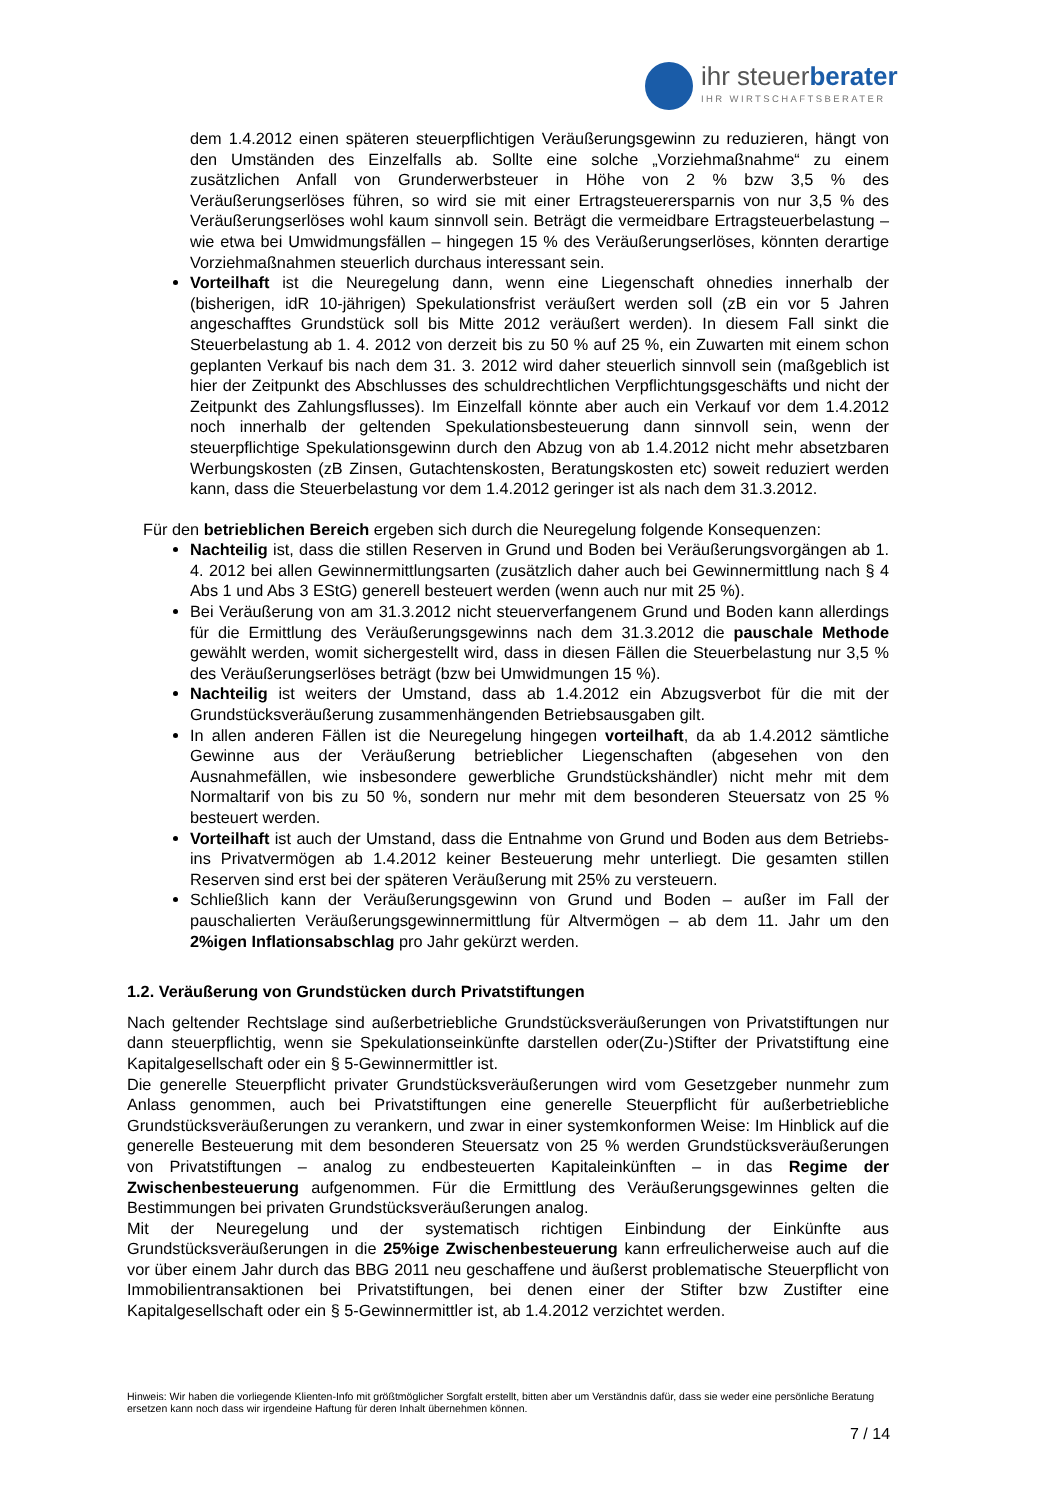ihr steuerberater
IHR WIRTSCHAFTSBERATER
dem 1.4.2012 einen späteren steuerpflichtigen Veräußerungsgewinn zu reduzieren, hängt von den Umständen des Einzelfalls ab. Sollte eine solche „Vorziehmaßnahme“ zu einem zusätzlichen Anfall von Grunderwerbsteuer in Höhe von 2 % bzw 3,5 % des Veräußerungserlöses führen, so wird sie mit einer Ertragsteuerersparnis von nur 3,5 % des Veräußerungserlöses wohl kaum sinnvoll sein. Beträgt die vermeidbare Ertragsteuerbelastung – wie etwa bei Umwidmungsfällen – hingegen 15 % des Veräußerungserlöses, könnten derartige Vorziehmaßnahmen steuerlich durchaus interessant sein.
Vorteilhaft ist die Neuregelung dann, wenn eine Liegenschaft ohnedies innerhalb der (bisherigen, idR 10-jährigen) Spekulationsfrist veräußert werden soll (zB ein vor 5 Jahren angeschafftes Grundstück soll bis Mitte 2012 veräußert werden). In diesem Fall sinkt die Steuerbelastung ab 1. 4. 2012 von derzeit bis zu 50 % auf 25 %, ein Zuwarten mit einem schon geplanten Verkauf bis nach dem 31. 3. 2012 wird daher steuerlich sinnvoll sein (maßgeblich ist hier der Zeitpunkt des Abschlusses des schuldrechtlichen Verpflichtungsgeschäfts und nicht der Zeitpunkt des Zahlungsflusses). Im Einzelfall könnte aber auch ein Verkauf vor dem 1.4.2012 noch innerhalb der geltenden Spekulationsbesteuerung dann sinnvoll sein, wenn der steuerpflichtige Spekulationsgewinn durch den Abzug von ab 1.4.2012 nicht mehr absetzbaren Werbungskosten (zB Zinsen, Gutachtenskosten, Beratungskosten etc) soweit reduziert werden kann, dass die Steuerbelastung vor dem 1.4.2012 geringer ist als nach dem 31.3.2012.
Für den betrieblichen Bereich ergeben sich durch die Neuregelung folgende Konsequenzen:
Nachteilig ist, dass die stillen Reserven in Grund und Boden bei Veräußerungsvorgängen ab 1. 4. 2012 bei allen Gewinnermittlungsarten (zusätzlich daher auch bei Gewinnermittlung nach § 4 Abs 1 und Abs 3 EStG) generell besteuert werden (wenn auch nur mit 25 %).
Bei Veräußerung von am 31.3.2012 nicht steuerverfangenem Grund und Boden kann allerdings für die Ermittlung des Veräußerungsgewinns nach dem 31.3.2012 die pauschale Methode gewählt werden, womit sichergestellt wird, dass in diesen Fällen die Steuerbelastung nur 3,5 % des Veräußerungserlöses beträgt (bzw bei Umwidmungen 15 %).
Nachteilig ist weiters der Umstand, dass ab 1.4.2012 ein Abzugsverbot für die mit der Grundstücksveräußerung zusammenhängenden Betriebsausgaben gilt.
In allen anderen Fällen ist die Neuregelung hingegen vorteilhaft, da ab 1.4.2012 sämtliche Gewinne aus der Veräußerung betrieblicher Liegenschaften (abgesehen von den Ausnahmefällen, wie insbesondere gewerbliche Grundstückshändler) nicht mehr mit dem Normaltarif von bis zu 50 %, sondern nur mehr mit dem besonderen Steuersatz von 25 % besteuert werden.
Vorteilhaft ist auch der Umstand, dass die Entnahme von Grund und Boden aus dem Betriebs- ins Privatvermögen ab 1.4.2012 keiner Besteuerung mehr unterliegt. Die gesamten stillen Reserven sind erst bei der späteren Veräußerung mit 25% zu versteuern.
Schließlich kann der Veräußerungsgewinn von Grund und Boden – außer im Fall der pauschalierten Veräußerungsgewinnermittlung für Altvermögen – ab dem 11. Jahr um den 2%igen Inflationsabschlag pro Jahr gekürzt werden.
1.2. Veräußerung von Grundstücken durch Privatstiftungen
Nach geltender Rechtslage sind außerbetriebliche Grundstücksveräußerungen von Privatstiftungen nur dann steuerpflichtig, wenn sie Spekulationseinkünfte darstellen oder(Zu-)Stifter der Privatstiftung eine Kapitalgesellschaft oder ein § 5-Gewinnermittler ist.
Die generelle Steuerpflicht privater Grundstücksveräußerungen wird vom Gesetzgeber nunmehr zum Anlass genommen, auch bei Privatstiftungen eine generelle Steuerpflicht für außerbetriebliche Grundstücksveräußerungen zu verankern, und zwar in einer systemkonformen Weise: Im Hinblick auf die generelle Besteuerung mit dem besonderen Steuersatz von 25 % werden Grundstücksveräußerungen von Privatstiftungen – analog zu endbesteuerten Kapitaleinkünften – in das Regime der Zwischenbesteuerung aufgenommen. Für die Ermittlung des Veräußerungsgewinnes gelten die Bestimmungen bei privaten Grundstücksveräußerungen analog.
Mit der Neuregelung und der systematisch richtigen Einbindung der Einkünfte aus Grundstücksveräußerungen in die 25%ige Zwischenbesteuerung kann erfreulicherweise auch auf die vor über einem Jahr durch das BBG 2011 neu geschaffene und äußerst problematische Steuerpflicht von Immobilientransaktionen bei Privatstiftungen, bei denen einer der Stifter bzw Zustifter eine Kapitalgesellschaft oder ein § 5-Gewinnermittler ist, ab 1.4.2012 verzichtet werden.
Hinweis: Wir haben die vorliegende Klienten-Info mit größtmöglicher Sorgfalt erstellt, bitten aber um Verständnis dafür, dass sie weder eine persönliche Beratung ersetzen kann noch dass wir irgendeine Haftung für deren Inhalt übernehmen können.
7 / 14